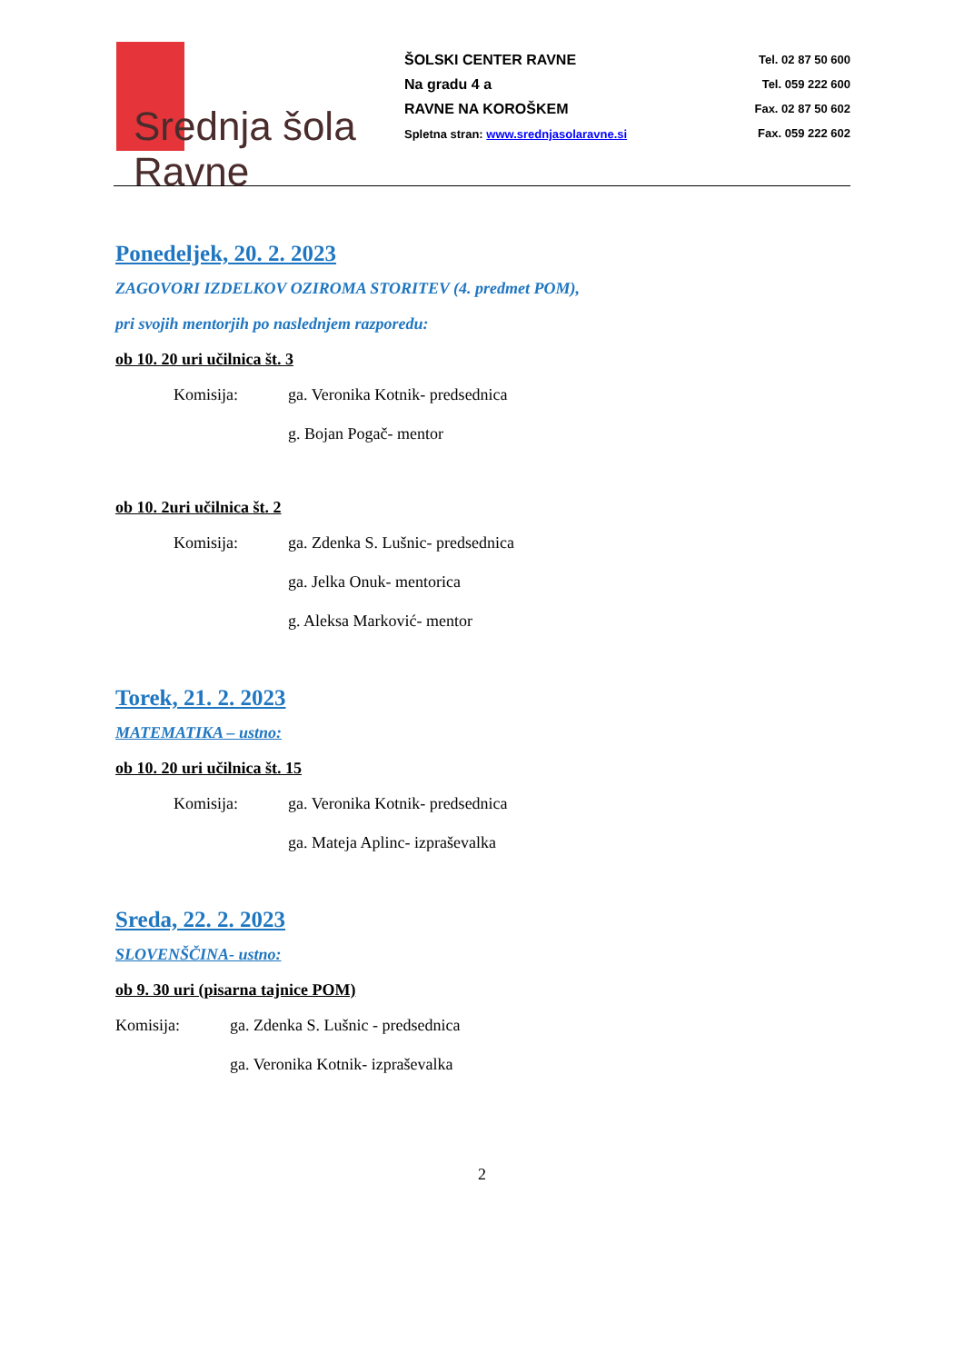Srednja šola Ravne
ŠOLSKI CENTER RAVNE
Na gradu 4 a
RAVNE NA KOROŠKEM
Spletna stran: www.srednjasolaravne.si
Tel. 02 87 50 600
Tel. 059 222 600
Fax. 02 87 50 602
Fax. 059 222 602
Ponedeljek, 20. 2. 2023
ZAGOVORI IZDELKOV OZIROMA STORITEV (4. predmet POM),
pri svojih mentorjih po naslednjem razporedu:
ob 10. 20 uri učilnica št. 3
Komisija: ga. Veronika Kotnik- predsednica
g. Bojan Pogač- mentor
ob 10. 2uri učilnica št. 2
Komisija: ga. Zdenka S. Lušnic- predsednica
ga. Jelka Onuk- mentorica
g. Aleksa Marković- mentor
Torek, 21. 2. 2023
MATEMATIKA – ustno:
ob 10. 20 uri učilnica št. 15
Komisija: ga. Veronika Kotnik- predsednica
ga. Mateja Aplinc- izpraševalka
Sreda, 22. 2. 2023
SLOVENŠČINA- ustno:
ob 9. 30 uri (pisarna tajnice POM)
Komisija: ga. Zdenka S. Lušnic - predsednica
ga. Veronika Kotnik- izpraševalka
2